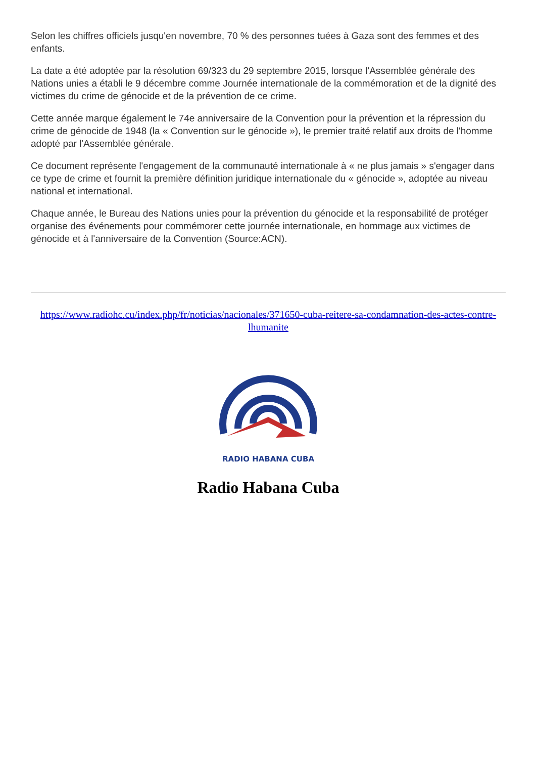Selon les chiffres officiels jusqu'en novembre, 70 % des personnes tuées à Gaza sont des femmes et des enfants.
La date a été adoptée par la résolution 69/323 du 29 septembre 2015, lorsque l'Assemblée générale des Nations unies a établi le 9 décembre comme Journée internationale de la commémoration et de la dignité des victimes du crime de génocide et de la prévention de ce crime.
Cette année marque également le 74e anniversaire de la Convention pour la prévention et la répression du crime de génocide de 1948 (la « Convention sur le génocide »), le premier traité relatif aux droits de l'homme adopté par l'Assemblée générale.
Ce document représente l'engagement de la communauté internationale à « ne plus jamais » s'engager dans ce type de crime et fournit la première définition juridique internationale du « génocide », adoptée au niveau national et international.
Chaque année, le Bureau des Nations unies pour la prévention du génocide et la responsabilité de protéger organise des événements pour commémorer cette journée internationale, en hommage aux victimes de génocide et à l'anniversaire de la Convention (Source:ACN).
https://www.radiohc.cu/index.php/fr/noticias/nacionales/371650-cuba-reitere-sa-condamnation-des-actes-contre-lhumanite
RADIO HABANA CUBA
Radio Habana Cuba